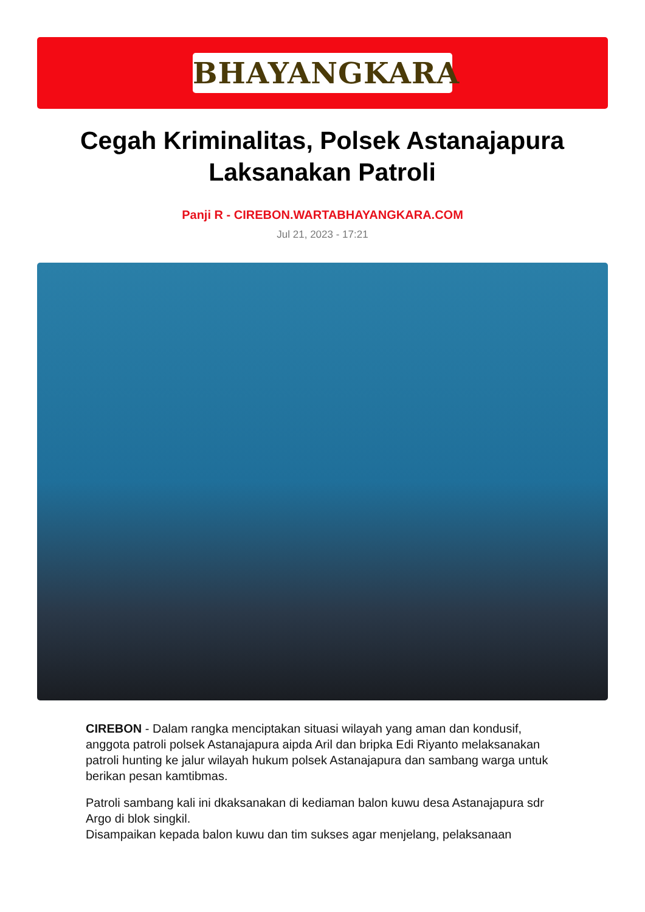BHAYANGKARA
Cegah Kriminalitas, Polsek Astanajapura Laksanakan Patroli
Panji R - CIREBON.WARTABHAYANGKARA.COM
Jul 21, 2023 - 17:21
CIREBON - Dalam rangka menciptakan situasi wilayah yang aman dan kondusif, anggota patroli polsek Astanajapura aipda Aril dan bripka Edi Riyanto melaksanakan patroli hunting ke jalur wilayah hukum polsek Astanajapura dan sambang warga untuk berikan pesan kamtibmas.
Patroli sambang kali ini dkaksanakan di kediaman balon kuwu desa Astanajapura sdr Argo di blok singkil.
Disampaikan kepada balon kuwu dan tim sukses agar menjelang, pelaksanaan